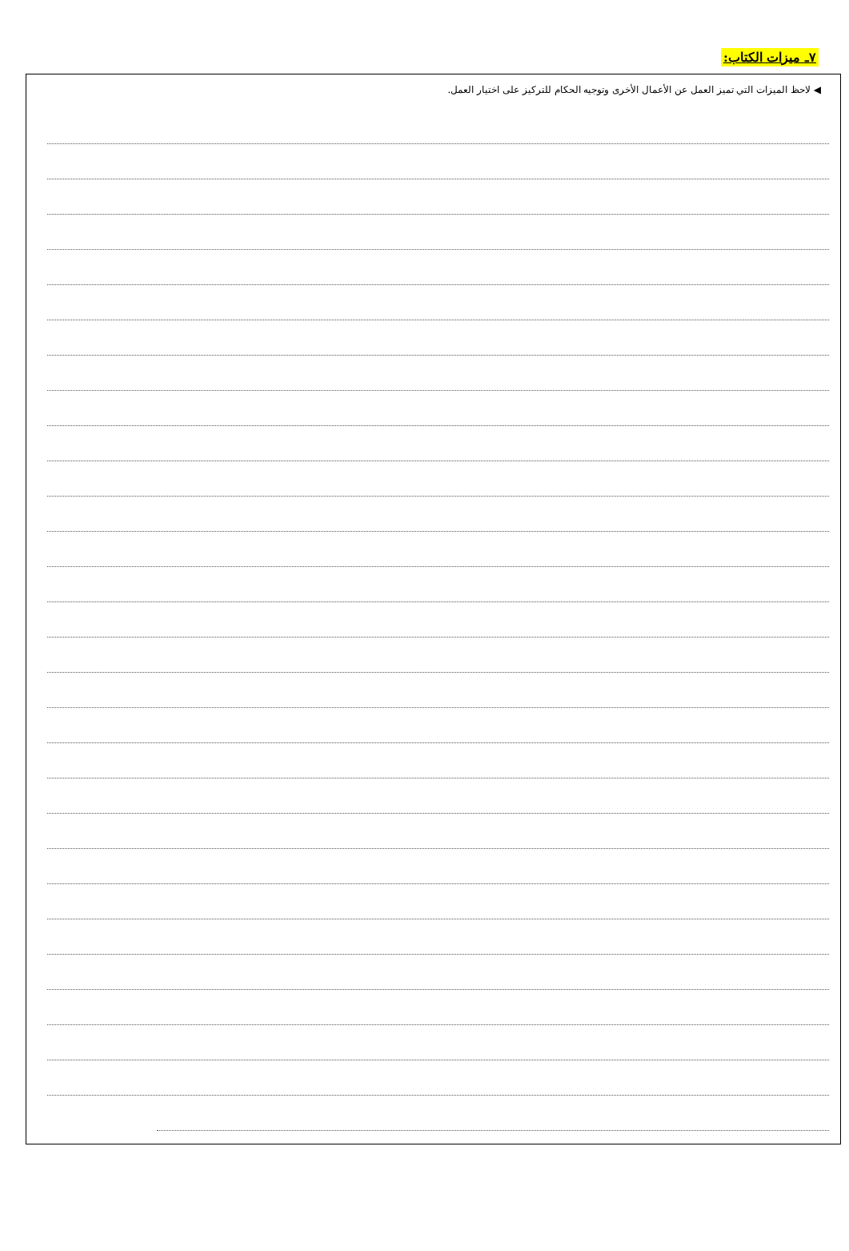٧ـ ميزات الكتاب:
◀ لاحظ الميزات التي تميز العمل عن الأعمال الأخرى وتوجيه الحكام للتركيز على اختيار العمل.